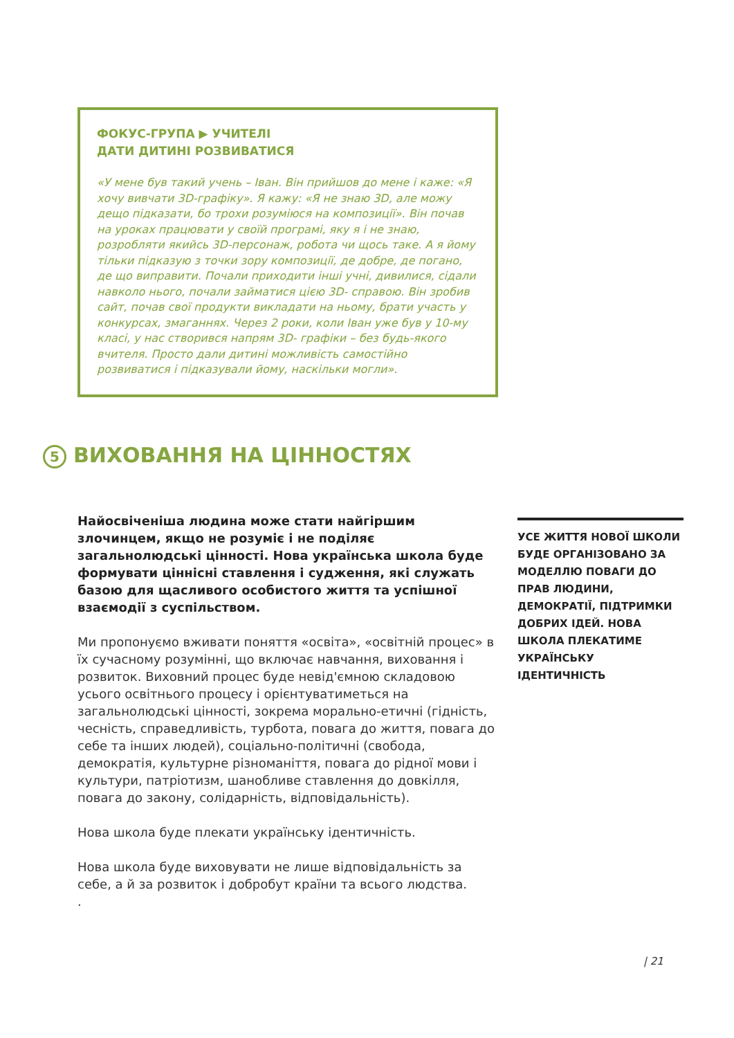ФОКУС-ГРУПА ▶ УЧИТЕЛІ
ДАТИ ДИТИНІ РОЗВИВАТИСЯ
«У мене був такий учень – Іван. Він прийшов до мене і каже: «Я хочу вивчати 3D-графіку». Я кажу: «Я не знаю 3D, але можу дещо підказати, бо трохи розуміюся на композиції». Він почав на уроках працювати у своїй програмі, яку я і не знаю, розробляти якийсь 3D-персонаж, робота чи щось таке. А я йому тільки підказую з точки зору композиції, де добре, де погано, де що виправити. Почали приходити інші учні, дивилися, сідали навколо нього, почали займатися цією 3D- справою. Він зробив сайт, почав свої продукти викладати на ньому, брати участь у конкурсах, змаганнях. Через 2 роки, коли Іван уже був у 10-му класі, у нас створився напрям 3D- графіки – без будь-якого вчителя. Просто дали дитині можливість самостійно розвиватися і підказували йому, наскільки могли».
5 ВИХОВАННЯ НА ЦІННОСТЯХ
Найосвіченіша людина може стати найгіршим злочинцем, якщо не розуміє і не поділяє загальнолюдські цінності. Нова українська школа буде формувати ціннісні ставлення і судження, які служать базою для щасливого особистого життя та успішної взаємодії з суспільством.
Ми пропонуємо вживати поняття «освіта», «освітній процес» в їх сучасному розумінні, що включає навчання, виховання і розвиток. Виховний процес буде невід'ємною складовою усього освітнього процесу і орієнтуватиметься на загальнолюдські цінності, зокрема морально-етичні (гідність, чесність, справедливість, турбота, повага до життя, повага до себе та інших людей), соціально-політичні (свобода, демократія, культурне різноманіття, повага до рідної мови і культури, патріотизм, шанобливе ставлення до довкілля, повага до закону, солідарність, відповідальність).
Нова школа буде плекати українську ідентичність.
Нова школа буде виховувати не лише відповідальність за себе, а й за розвиток і добробут країни та всього людства.
.
УСЕ ЖИТТЯ НОВОЇ ШКОЛИ БУДЕ ОРГАНІЗОВАНО ЗА МОДЕЛЛЮ ПОВАГИ ДО ПРАВ ЛЮДИНИ, ДЕМОКРАТІЇ, ПІДТРИМКИ ДОБРИХ ІДЕЙ. НОВА ШКОЛА ПЛЕКАТИМЕ УКРАЇНСЬКУ ІДЕНТИЧНІСТЬ
| 21